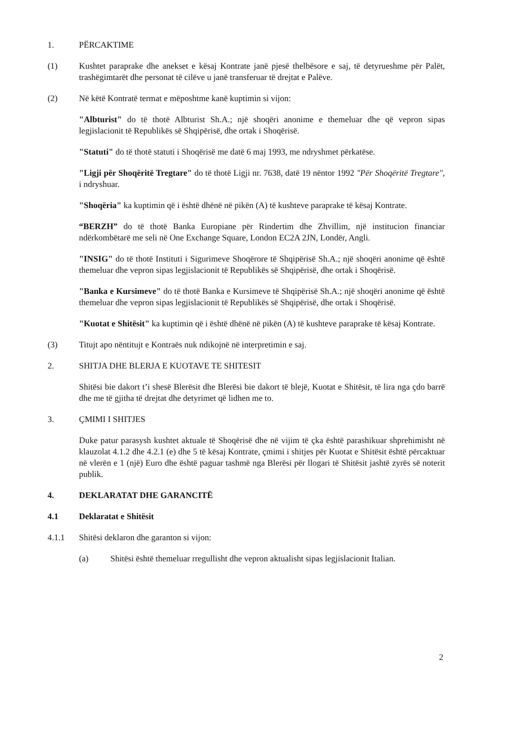1. PËRCAKTIME
(1) Kushtet paraprake dhe anekset e kësaj Kontrate janë pjesë thelbësore e saj, të detyrueshme për Palët, trashëgimtarët dhe personat të cilëve u janë transferuar të drejtat e Palëve.
(2) Në këtë Kontratë termat e mëposhtme kanë kuptimin si vijon:
"Albturist" do të thotë Albturist Sh.A.; një shoqëri anonime e themeluar dhe që vepron sipas legjislacionit të Republikës së Shqipërisë, dhe ortak i Shoqërisë.
"Statuti" do të thotë statuti i Shoqërisë me datë 6 maj 1993, me ndryshmet përkatëse.
"Ligji për Shoqëritë Tregtare" do të thotë Ligji nr. 7638, datë 19 nëntor 1992 "Për Shoqëritë Tregtare", i ndryshuar.
"Shoqëria" ka kuptimin që i është dhënë në pikën (A) të kushteve paraprake të kësaj Kontrate.
“BERZH” do të thotë Banka Europiane për Rindertim dhe Zhvillim, një institucion financiar ndërkombëtarë me seli në One Exchange Square, London EC2A 2JN, Londër, Angli.
"INSIG" do të thotë Instituti i Sigurimeve Shoqërore të Shqipërisë Sh.A.; një shoqëri anonime që është themeluar dhe vepron sipas legjislacionit të Republikës së Shqipërisë, dhe ortak i Shoqërisë.
"Banka e Kursimeve" do të thotë Banka e Kursimeve të Shqipërisë Sh.A.; një shoqëri anonime që është themeluar dhe vepron sipas legjislacionit të Republikës së Shqipërisë, dhe ortak i Shoqërisë.
"Kuotat e Shitësit" ka kuptimin që i është dhënë në pikën (A) të kushteve paraprake të kësaj Kontrate.
(3) Titujt apo nëntitujt e Kontraës nuk ndikojnë në interpretimin e saj.
2. SHITJA DHE BLERJA E KUOTAVE TE SHITESIT
Shitësi bie dakort t’i shesë Blerësit dhe Blerësi bie dakort të blejë, Kuotat e Shitësit, të lira nga çdo barrë dhe me të gjitha të drejtat dhe detyrimet që lidhen me to.
3. ÇMIMI I SHITJES
Duke patur parasysh kushtet aktuale të Shoqërisë dhe në vijim të çka është parashikuar shprehimisht në klauzolat 4.1.2 dhe 4.2.1 (e) dhe 5 të kësaj Kontrate, çmimi i shitjes për Kuotat e Shitësit është përcaktuar në vlerën e 1 (një) Euro dhe është paguar tashmë nga Blerësi për llogari të Shitësit jashtë zyrës së noterit publik.
4. DEKLARATAT DHE GARANCITË
4.1 Deklaratat e Shitësit
4.1.1 Shitësi deklaron dhe garanton si vijon:
(a) Shitësi është themeluar rregullisht dhe vepron aktualisht sipas legjislacionit Italian.
2